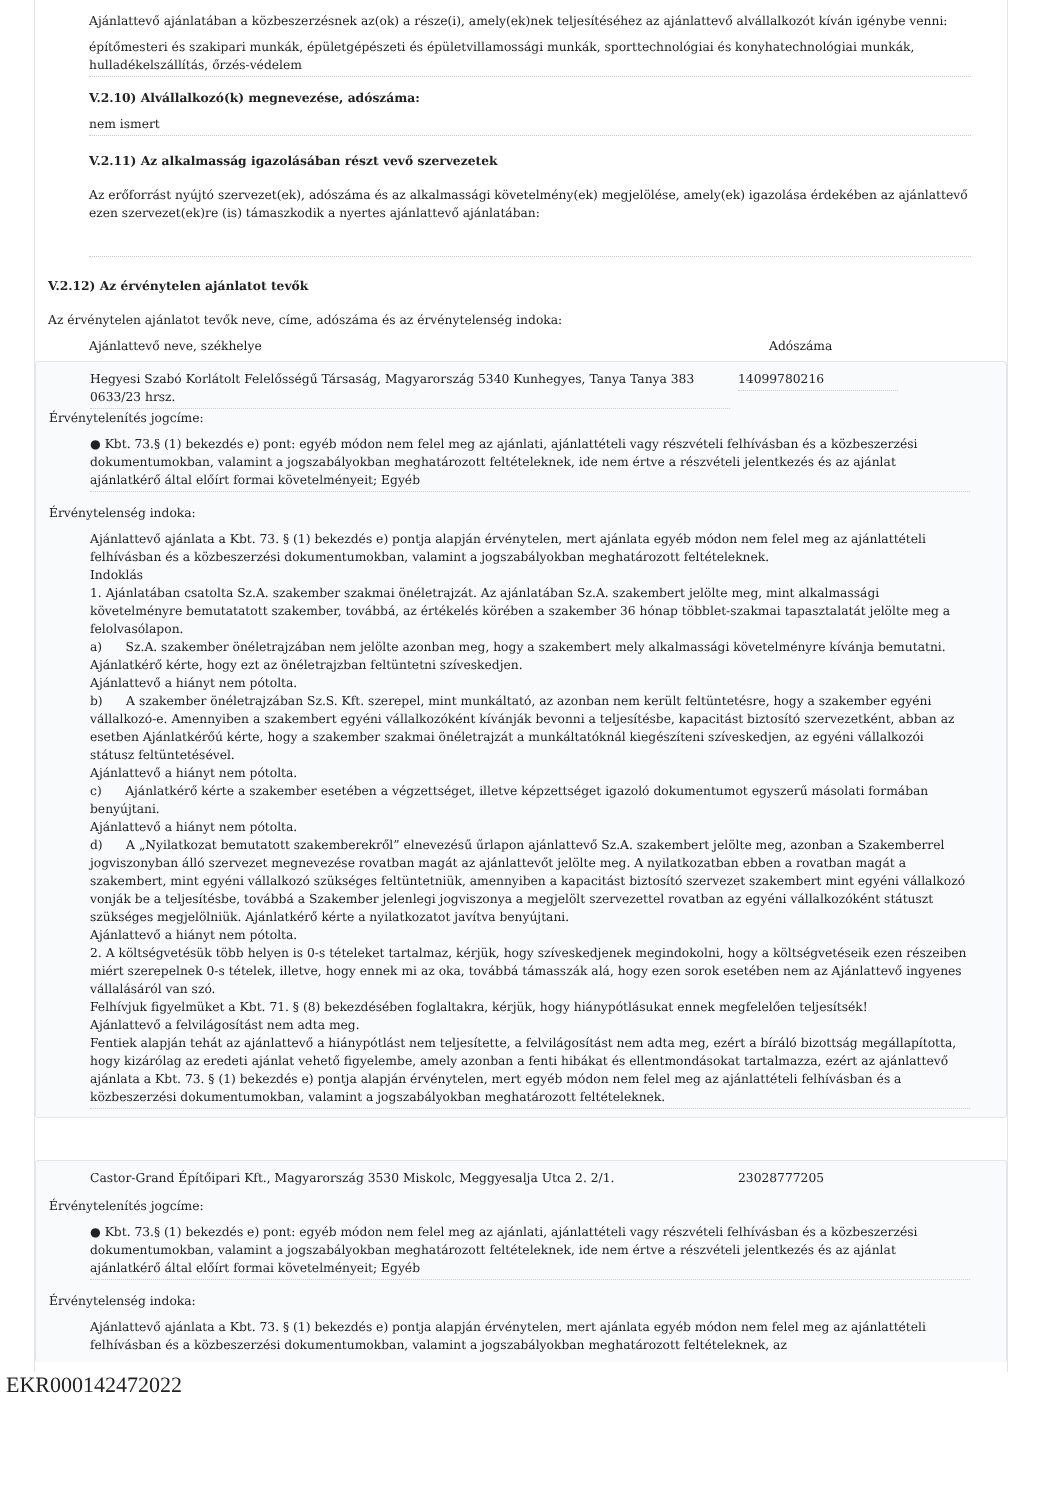Ajánlattevő ajánlatában a közbeszerzésnek az(ok) a része(i), amely(ek)nek teljesítéséhez az ajánlattevő alvállalkozót kíván igénybe venni:
építőmesteri és szakipari munkák, épületgépészeti és épületvillamossági munkák, sporttechnológiai és konyhatechnológiai munkák, hulladékelszállítás, őrzés-védelem
V.2.10) Alvállalkozó(k) megnevezése, adószáma:
nem ismert
V.2.11) Az alkalmasság igazolásában részt vevő szervezetek
Az erőforrást nyújtó szervezet(ek), adószáma és az alkalmassági követelmény(ek) megjelölése, amely(ek) igazolása érdekében az ajánlattevő ezen szervezet(ek)re (is) támaszkodik a nyertes ajánlattevő ajánlatában:
V.2.12) Az érvénytelen ajánlatot tevők
Az érvénytelen ajánlatot tevők neve, címe, adószáma és az érvénytelenség indoka:
| Ajánlattevő neve, székhelye | Adószáma |
| Hegyesi Szabó Korlátolt Felelősségű Társaság, Magyarország 5340 Kunhegyes, Tanya Tanya 383 0633/23 hrsz. | 14099780216 |
Érvénytelenítés jogcíme:
● Kbt. 73.§ (1) bekezdés e) pont: egyéb módon nem felel meg az ajánlati, ajánlattételi vagy részvételi felhívásban és a közbeszerzési dokumentumokban, valamint a jogszabályokban meghatározott feltételeknek, ide nem értve a részvételi jelentkezés és az ajánlat ajánlatkérő által előírt formai követelményeit; Egyéb
Érvénytelenség indoka:
Ajánlattevő ajánlata a Kbt. 73. § (1) bekezdés e) pontja alapján érvénytelen, mert ajánlata egyéb módon nem felel meg az ajánlattételi felhívásban és a közbeszerzési dokumentumokban, valamint a jogszabályokban meghatározott feltételeknek.
Indoklás
1. Ajánlatában csatolta Sz.A. szakember szakmai önéletrajzát. Az ajánlatában Sz.A. szakembert jelölte meg, mint alkalmassági követelményre bemutatatott szakember, továbbá, az értékelés körében a szakember 36 hónap többlet-szakmai tapasztalatát jelölte meg a felolvasólapon.
a) Sz.A. szakember önéletrajzában nem jelölte azonban meg, hogy a szakembert mely alkalmassági követelményre kívánja bemutatni. Ajánlatkérő kérte, hogy ezt az önéletrajzban feltüntetni szíveskedjen.
Ajánlattevő a hiányt nem pótolta.
b) A szakember önéletrajzában Sz.S. Kft. szerepel, mint munkáltató, az azonban nem került feltüntetésre, hogy a szakember egyéni vállalkozó-e. Amennyiben a szakembert egyéni vállalkozóként kívánják bevonni a teljesítésbe, kapacitást biztosító szervezetként, abban az esetben Ajánlatkérőú kérte, hogy a szakember szakmai önéletrajzát a munkáltatóknál kiegészíteni szíveskedjen, az egyéni vállalkozói státusz feltüntetésével.
Ajánlattevő a hiányt nem pótolta.
c) Ajánlatkérő kérte a szakember esetében a végzettséget, illetve képzettséget igazoló dokumentumot egyszerű másolati formában benyújtani.
Ajánlattevő a hiányt nem pótolta.
d) A „Nyilatkozat bemutatott szakemberekről” elnevezésű űrlapon ajánlattevő Sz.A. szakembert jelölte meg, azonban a Szakemberrel jogviszonyban álló szervezet megnevezése rovatban magát az ajánlattevőt jelölte meg. A nyilatkozatban ebben a rovatban magát a szakembert, mint egyéni vállalkozó szükséges feltüntetniük, amennyiben a kapacitást biztosító szervezet szakembert mint egyéni vállalkozó vonják be a teljesítésbe, továbbá a Szakember jelenlegi jogviszonya a megjelölt szervezettel rovatban az egyéni vállalkozóként státuszt szükséges megjelölniük. Ajánlatkérő kérte a nyilatkozatot javítva benyújtani.
Ajánlattevő a hiányt nem pótolta.
2. A költségvetésük több helyen is 0-s tételeket tartalmaz, kérjük, hogy szíveskedjenek megindokolni, hogy a költségvetéseik ezen részeiben miért szerepelnek 0-s tételek, illetve, hogy ennek mi az oka, továbbá támasszák alá, hogy ezen sorok esetében nem az Ajánlattevő ingyenes vállalásáról van szó.
Felhívjuk figyelmüket a Kbt. 71. § (8) bekezdésében foglaltakra, kérjük, hogy hiánypótlásukat ennek megfelelően teljesítsék!
Ajánlattevő a felvilágosítást nem adta meg.
Fentiek alapján tehát az ajánlattevő a hiánypótlást nem teljesítette, a felvilágosítást nem adta meg, ezért a bíráló bizottság megállapította, hogy kizárólag az eredeti ajánlat vehető figyelembe, amely azonban a fenti hibákat és ellentmondásokat tartalmazza, ezért az ajánlattevő ajánlata a Kbt. 73. § (1) bekezdés e) pontja alapján érvénytelen, mert egyéb módon nem felel meg az ajánlattételi felhívásban és a közbeszerzési dokumentumokban, valamint a jogszabályokban meghatározott feltételeknek.
| Castor-Grand Építőipari Kft., Magyarország 3530 Miskolc, Meggyesalja Utca 2. 2/1. | 23028777205 |
Érvénytelenítés jogcíme:
● Kbt. 73.§ (1) bekezdés e) pont: egyéb módon nem felel meg az ajánlati, ajánlattételi vagy részvételi felhívásban és a közbeszerzési dokumentumokban, valamint a jogszabályokban meghatározott feltételeknek, ide nem értve a részvételi jelentkezés és az ajánlat ajánlatkérő által előírt formai követelményeit; Egyéb
Érvénytelenség indoka:
Ajánlattevő ajánlata a Kbt. 73. § (1) bekezdés e) pontja alapján érvénytelen, mert ajánlata egyéb módon nem felel meg az ajánlattételi felhívásban és a közbeszerzési dokumentumokban, valamint a jogszabályokban meghatározott feltételeknek, az
EKR000142472022